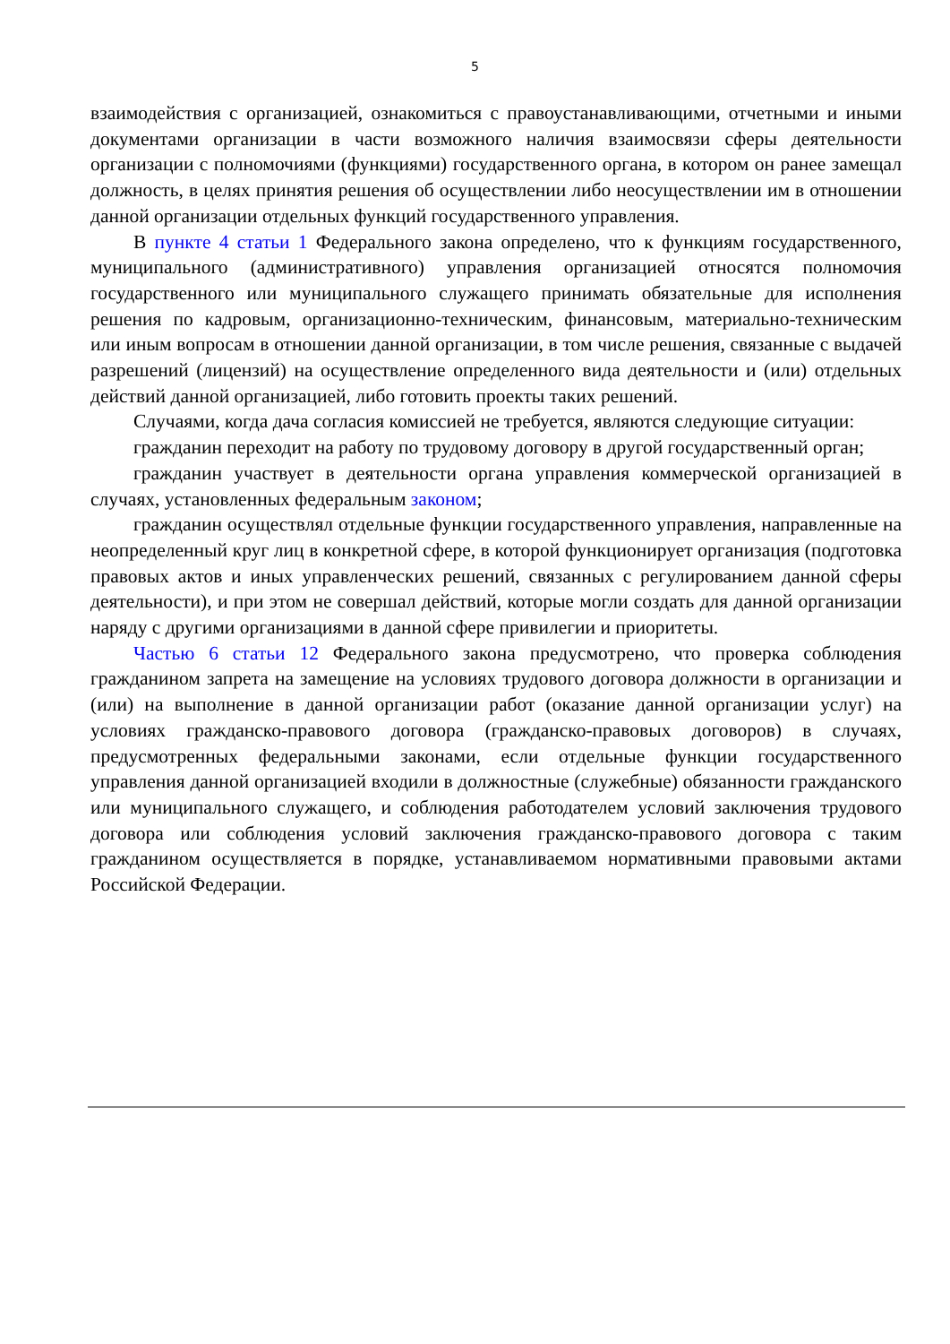5
взаимодействия с организацией, ознакомиться с правоустанавливающими, отчетными и иными документами организации в части возможного наличия взаимосвязи сферы деятельности организации с полномочиями (функциями) государственного органа, в котором он ранее замещал должность, в целях принятия решения об осуществлении либо неосуществлении им в отношении данной организации отдельных функций государственного управления.
В пункте 4 статьи 1 Федерального закона определено, что к функциям государственного, муниципального (административного) управления организацией относятся полномочия государственного или муниципального служащего принимать обязательные для исполнения решения по кадровым, организационно-техническим, финансовым, материально-техническим или иным вопросам в отношении данной организации, в том числе решения, связанные с выдачей разрешений (лицензий) на осуществление определенного вида деятельности и (или) отдельных действий данной организацией, либо готовить проекты таких решений.
Случаями, когда дача согласия комиссией не требуется, являются следующие ситуации:
гражданин переходит на работу по трудовому договору в другой государственный орган;
гражданин участвует в деятельности органа управления коммерческой организацией в случаях, установленных федеральным законом;
гражданин осуществлял отдельные функции государственного управления, направленные на неопределенный круг лиц в конкретной сфере, в которой функционирует организация (подготовка правовых актов и иных управленческих решений, связанных с регулированием данной сферы деятельности), и при этом не совершал действий, которые могли создать для данной организации наряду с другими организациями в данной сфере привилегии и приоритеты.
Частью 6 статьи 12 Федерального закона предусмотрено, что проверка соблюдения гражданином запрета на замещение на условиях трудового договора должности в организации и (или) на выполнение в данной организации работ (оказание данной организации услуг) на условиях гражданско-правового договора (гражданско-правовых договоров) в случаях, предусмотренных федеральными законами, если отдельные функции государственного управления данной организацией входили в должностные (служебные) обязанности гражданского или муниципального служащего, и соблюдения работодателем условий заключения трудового договора или соблюдения условий заключения гражданско-правового договора с таким гражданином осуществляется в порядке, устанавливаемом нормативными правовыми актами Российской Федерации.